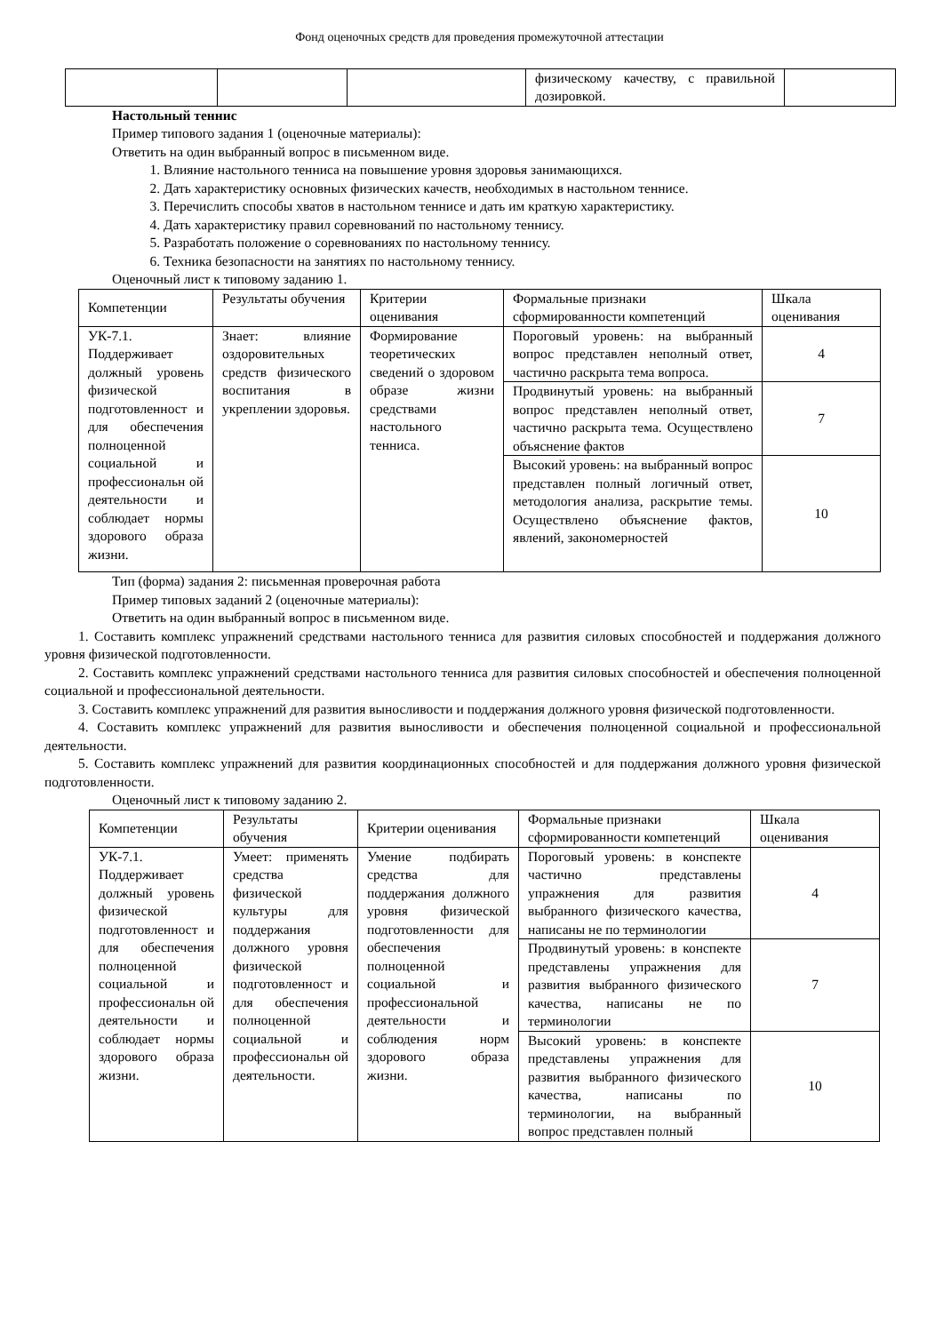Фонд оценочных средств для проведения промежуточной аттестации
| | | | физическому качеству, с правильной дозировкой. | |
Настольный теннис
Пример типового задания 1 (оценочные материалы):
Ответить на один выбранный вопрос в письменном виде.
1. Влияние настольного тенниса на повышение уровня здоровья занимающихся.
2. Дать характеристику основных физических качеств, необходимых в настольном теннисе.
3. Перечислить способы хватов в настольном теннисе и дать им краткую характеристику.
4. Дать характеристику правил соревнований по настольному теннису.
5. Разработать положение о соревнованиях по настольному теннису.
6. Техника безопасности на занятиях по настольному теннису.
Оценочный лист к типовому заданию 1.
| Компетенции | Результаты обучения | Критерии оценивания | Формальные признаки сформированности компетенций | Шкала оценивания |
| --- | --- | --- | --- | --- |
| УК-7.1. Поддерживает должный уровень физической подготовленност и для обеспечения полноценной социальной и профессиональн ой деятельности и соблюдает нормы здорового образа жизни. | Знает: влияние оздоровительных средств физического воспитания в укреплении здоровья. | Формирование теоретических сведений о здоровом образе жизни средствами настольного тенниса. | Пороговый уровень: на выбранный вопрос представлен неполный ответ, частично раскрыта тема вопроса. | 4 |
| | | | Продвинутый уровень: на выбранный вопрос представлен неполный ответ, частично раскрыта тема. Осуществлено объяснение фактов | 7 |
| | | | Высокий уровень: на выбранный вопрос представлен полный логичный ответ, методология анализа, раскрытие темы. Осуществлено объяснение фактов, явлений, закономерностей | 10 |
Тип (форма) задания 2: письменная проверочная работа
Пример типовых заданий 2 (оценочные материалы):
Ответить на один выбранный вопрос в письменном виде.
1. Составить комплекс упражнений средствами настольного тенниса для развития силовых способностей и поддержания должного уровня физической подготовленности.
2. Составить комплекс упражнений средствами настольного тенниса для развития силовых способностей и обеспечения полноценной социальной и профессиональной деятельности.
3. Составить комплекс упражнений для развития выносливости и поддержания должного уровня физической подготовленности.
4. Составить комплекс упражнений для развития выносливости и обеспечения полноценной социальной и профессиональной деятельности.
5. Составить комплекс упражнений для развития координационных способностей и для поддержания должного уровня физической подготовленности.
Оценочный лист к типовому заданию 2.
| Компетенции | Результаты обучения | Критерии оценивания | Формальные признаки сформированности компетенций | Шкала оценивания |
| --- | --- | --- | --- | --- |
| УК-7.1. Поддерживает должный уровень физической подготовленност и для обеспечения полноценной социальной и профессиональн ой деятельности и соблюдает нормы здорового образа жизни. | Умеет: применять средства физической культуры для поддержания должного уровня физической подготовленност и для обеспечения полноценной социальной и профессиональн ой деятельности. | Умение подбирать средства для поддержания должного уровня физической подготовленности для обеспечения полноценной социальной и профессиональной деятельности и соблюдения норм здорового образа жизни. | Пороговый уровень: в конспекте частично представлены упражнения для развития выбранного физического качества, написаны не по терминологии | 4 |
| | | | Продвинутый уровень: в конспекте представлены упражнения для развития выбранного физического качества, написаны не по терминологии | 7 |
| | | | Высокий уровень: в конспекте представлены упражнения для развития выбранного физического качества, написаны по терминологии, на выбранный вопрос представлен полный | 10 |